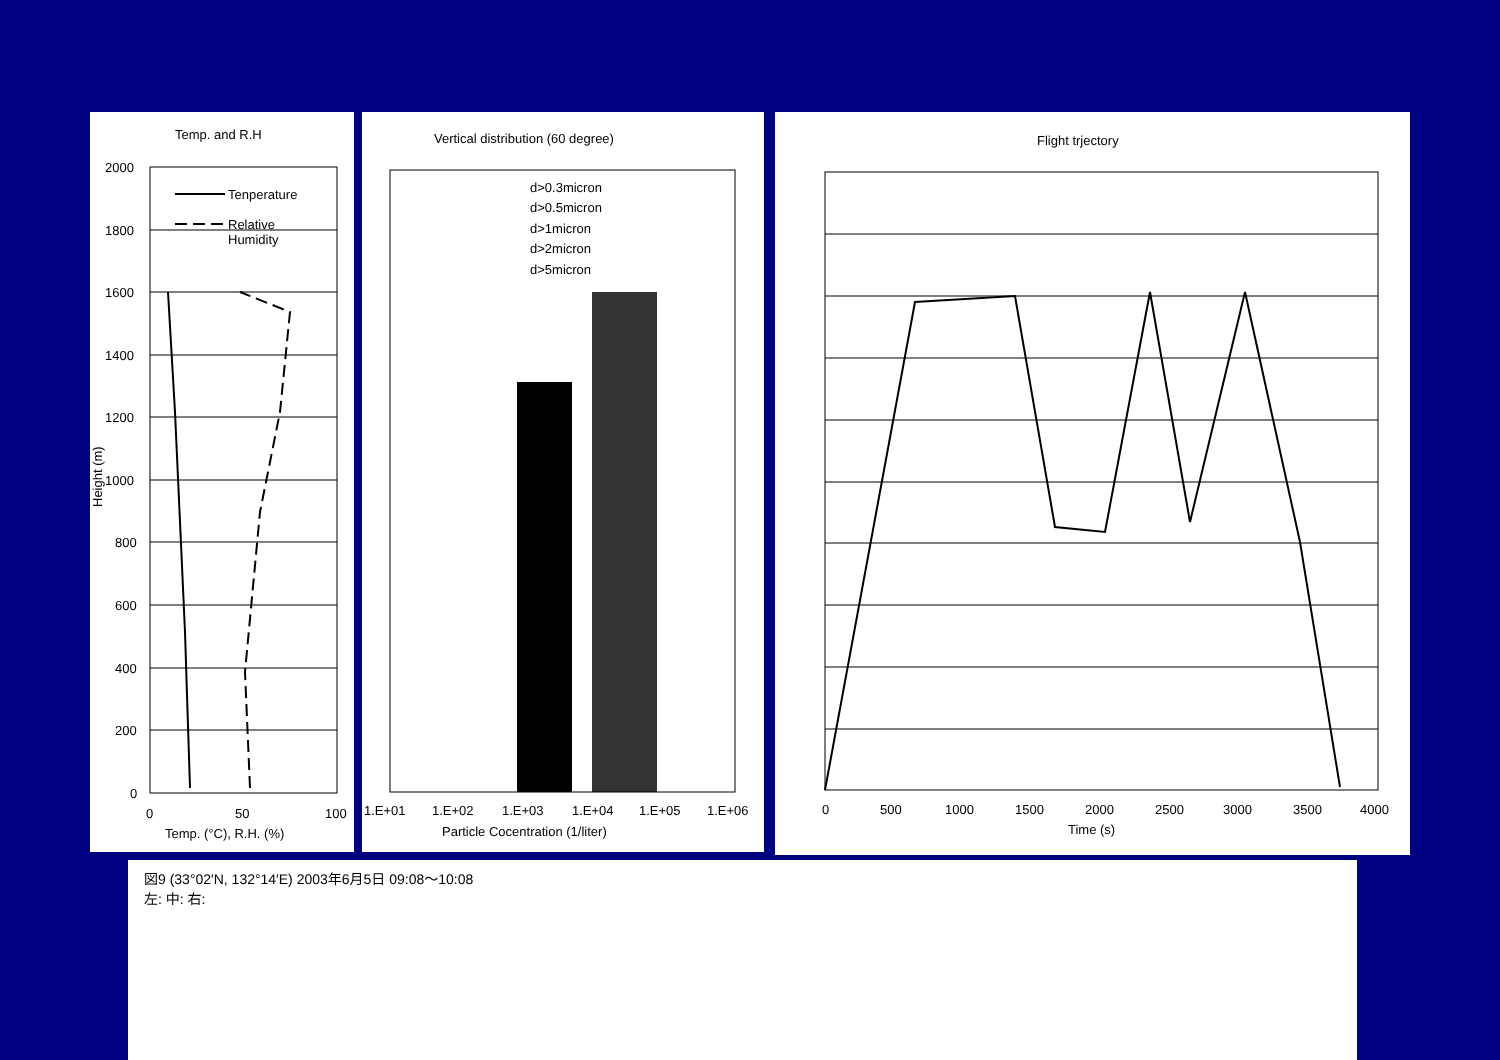Temp. and R.H
2000
1800
1600
1400
1200
1000
800
600
400
200
0
Height (m)
0
50
100
Temp. (°C), R.H. (%)
Tenperature
Relative
Humidity
Vertical distribution (60 degree)
d>0.3micron
d>0.5micron
d>1micron
d>2micron
d>5micron
1.E+01
1.E+02
1.E+03
1.E+04
1.E+05
1.E+06
Particle Cocentration (1/liter)
Flight trjectory
0
500
1000
1500
2000
2500
3000
3500
4000
Time (s)
図9 (33°02′N, 132°14′E) 2003年6月5日 09:08～10:08
左: 中: 右: